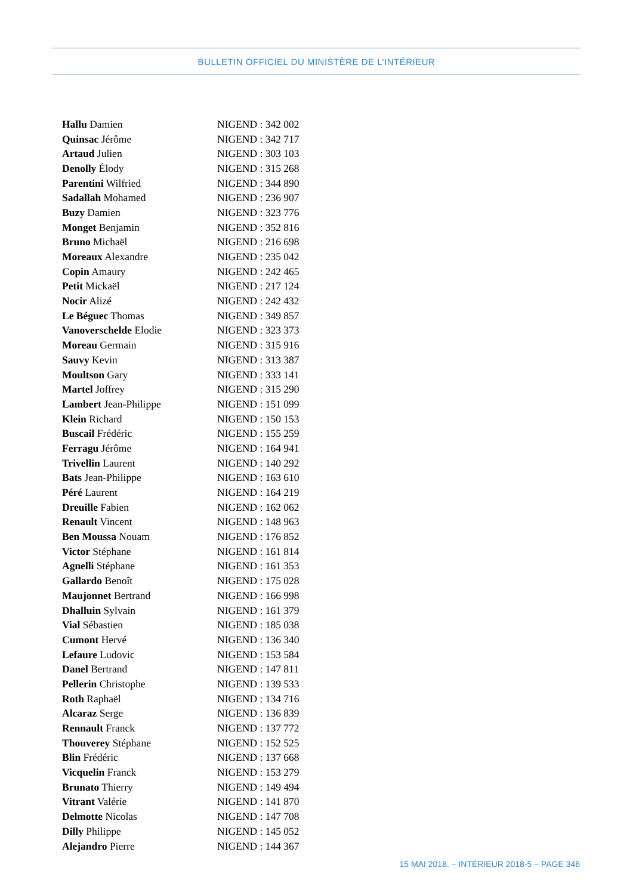BULLETIN OFFICIEL DU MINISTÈRE DE L’INTÉRIEUR
| Hallu Damien | NIGEND : 342 002 |
| Quinsac Jérôme | NIGEND : 342 717 |
| Artaud Julien | NIGEND : 303 103 |
| Denolly Élody | NIGEND : 315 268 |
| Parentini Wilfried | NIGEND : 344 890 |
| Sadallah Mohamed | NIGEND : 236 907 |
| Buzy Damien | NIGEND : 323 776 |
| Monget Benjamin | NIGEND : 352 816 |
| Bruno Michaël | NIGEND : 216 698 |
| Moreaux Alexandre | NIGEND : 235 042 |
| Copin Amaury | NIGEND : 242 465 |
| Petit Mickaël | NIGEND : 217 124 |
| Nocir Alizé | NIGEND : 242 432 |
| Le Béguec Thomas | NIGEND : 349 857 |
| Vanoverschelde Elodie | NIGEND : 323 373 |
| Moreau Germain | NIGEND : 315 916 |
| Sauvy Kevin | NIGEND : 313 387 |
| Moultson Gary | NIGEND : 333 141 |
| Martel Joffrey | NIGEND : 315 290 |
| Lambert Jean-Philippe | NIGEND : 151 099 |
| Klein Richard | NIGEND : 150 153 |
| Buscail Frédéric | NIGEND : 155 259 |
| Ferragu Jérôme | NIGEND : 164 941 |
| Trivellin Laurent | NIGEND : 140 292 |
| Bats Jean-Philippe | NIGEND : 163 610 |
| Péré Laurent | NIGEND : 164 219 |
| Dreuille Fabien | NIGEND : 162 062 |
| Renault Vincent | NIGEND : 148 963 |
| Ben Moussa Nouam | NIGEND : 176 852 |
| Victor Stéphane | NIGEND : 161 814 |
| Agnelli Stéphane | NIGEND : 161 353 |
| Gallardo Benoît | NIGEND : 175 028 |
| Maujonnet Bertrand | NIGEND : 166 998 |
| Dhalluin Sylvain | NIGEND : 161 379 |
| Vial Sébastien | NIGEND : 185 038 |
| Cumont Hervé | NIGEND : 136 340 |
| Lefaure Ludovic | NIGEND : 153 584 |
| Danel Bertrand | NIGEND : 147 811 |
| Pellerin Christophe | NIGEND : 139 533 |
| Roth Raphaël | NIGEND : 134 716 |
| Alcaraz Serge | NIGEND : 136 839 |
| Rennault Franck | NIGEND : 137 772 |
| Thouverey Stéphane | NIGEND : 152 525 |
| Blin Frédéric | NIGEND : 137 668 |
| Vicquelin Franck | NIGEND : 153 279 |
| Brunato Thierry | NIGEND : 149 494 |
| Vitrant Valérie | NIGEND : 141 870 |
| Delmotte Nicolas | NIGEND : 147 708 |
| Dilly Philippe | NIGEND : 145 052 |
| Alejandro Pierre | NIGEND : 144 367 |
15 MAI 2018. – INTÉRIEUR 2018-5 – PAGE 346